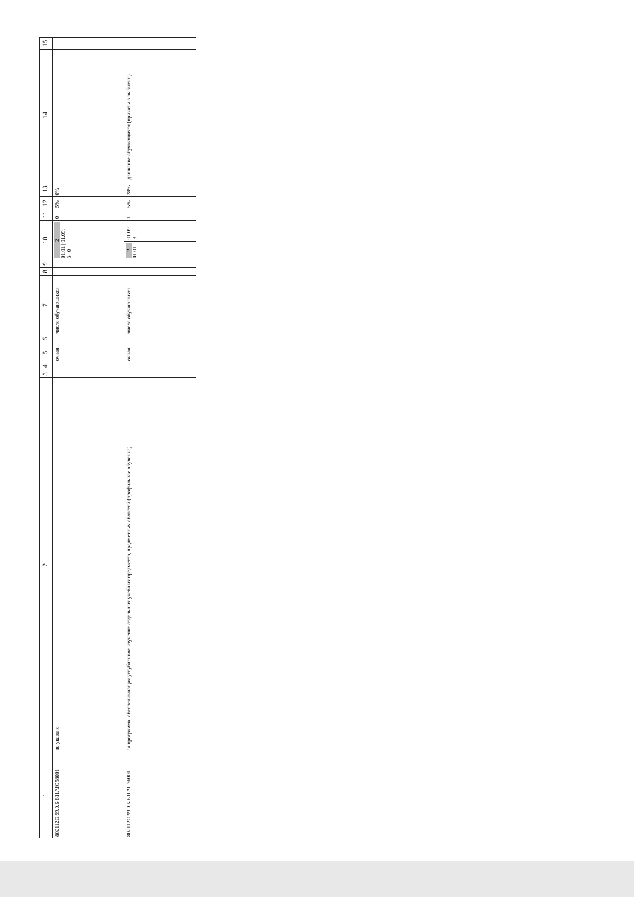| 1 | 2 | 3 | 4 | 5 | 6 | 7 | 8 | 9 | 10 | | 11 | 12 | 13 | 14 | 15 |
| --- | --- | --- | --- | --- | --- | --- | --- | --- | --- | --- | --- | --- | --- | --- | --- |
| 802112О.99.0.Б Б11АЮ58001 | не указано | | | очная | | число обучающихся | | | 2 01.01 / 01.09. 3 / 0 | | 0 | 5% | 0% | | |
| 802112О.99.0.Б Б11АП76001 | ая программа, обеспечивающая углубленное изучение отдельных учебных предметов, предметных областей (профильное обучение) | | | очная | | число обучающихся | | | 2 01.01 1 | 01.09. 3 | 1 | 5% | 28% | движение обучающихся (приказы о выбытии) | |